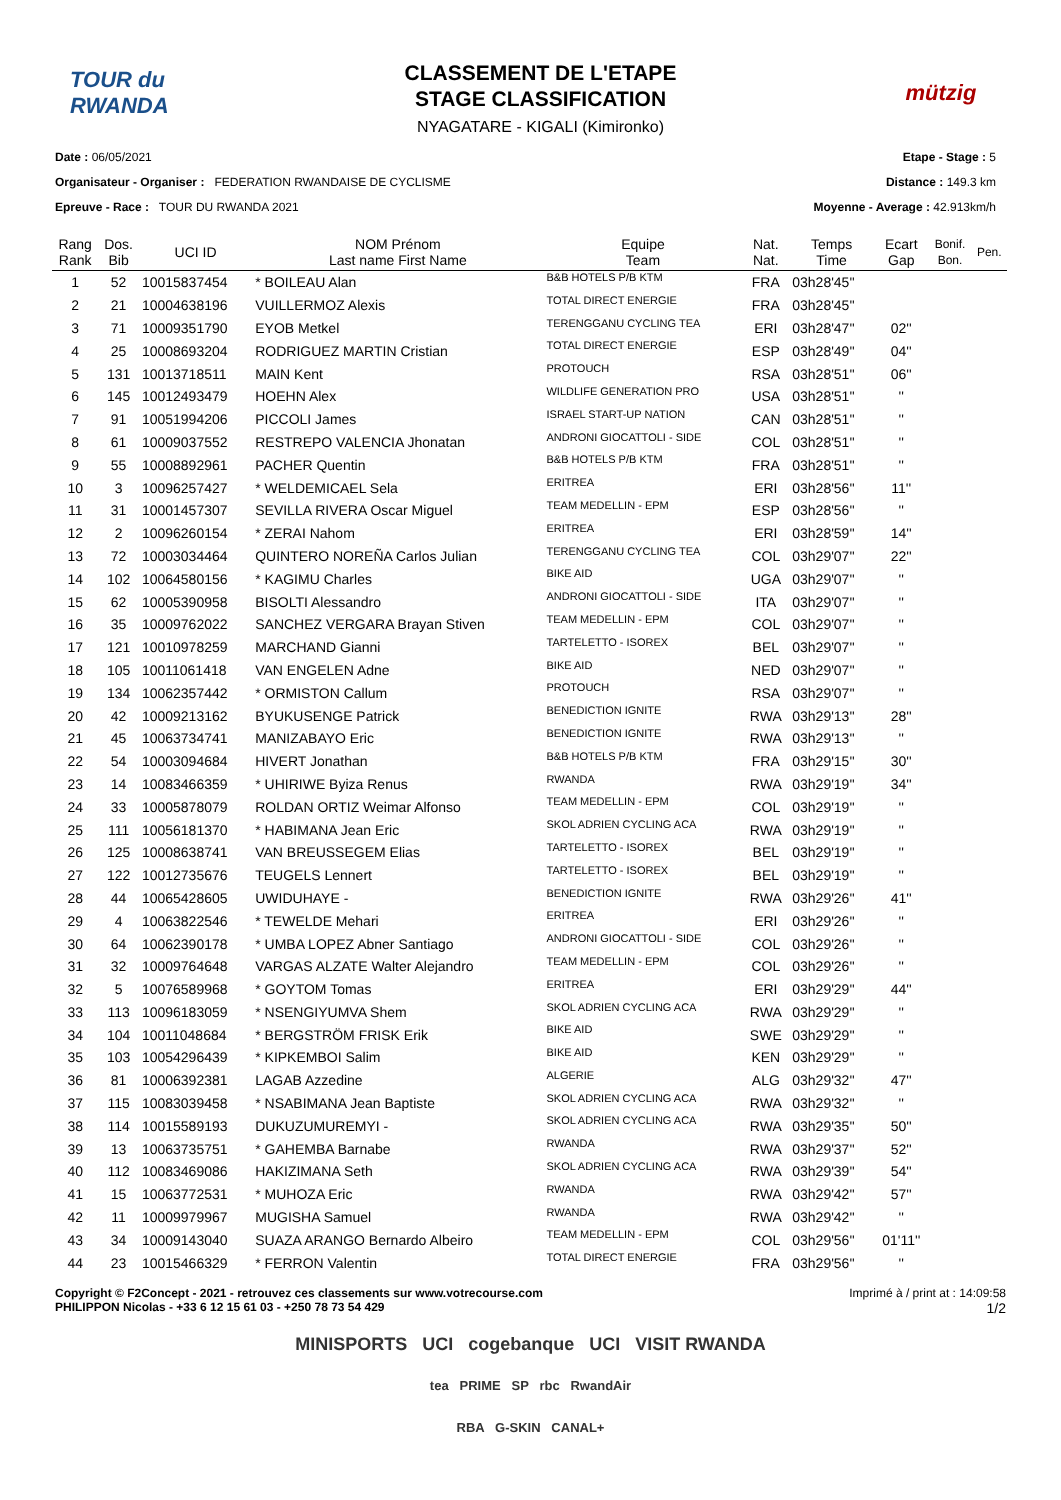TOUR du RWANDA
CLASSEMENT DE L'ETAPE
STAGE CLASSIFICATION
NYAGATARE - KIGALI (Kimironko)
mützig
Date : 06/05/2021
Organisateur - Organiser : FEDERATION RWANDAISE DE CYCLISME
Epreuve - Race : TOUR DU RWANDA 2021
Etape - Stage : 5
Distance : 149.3 km
Moyenne - Average : 42.913km/h
| Rang Rank | Dos. Bib | UCI ID | NOM Prénom Last name First Name | Equipe Team | Nat. Nat. | Temps Time | Ecart Gap | Bonif. Bon. | Pen. |
| --- | --- | --- | --- | --- | --- | --- | --- | --- | --- |
| 1 | 52 | 10015837454 | * BOILEAU Alan | B&B HOTELS P/B KTM | FRA | 03h28'45'' | | | |
| 2 | 21 | 10004638196 | VUILLERMOZ Alexis | TOTAL DIRECT ENERGIE | FRA | 03h28'45'' | | | |
| 3 | 71 | 10009351790 | EYOB Metkel | TERENGGANU CYCLING TEA | ERI | 03h28'47'' | 02'' | | |
| 4 | 25 | 10008693204 | RODRIGUEZ MARTIN Cristian | TOTAL DIRECT ENERGIE | ESP | 03h28'49'' | 04'' | | |
| 5 | 131 | 10013718511 | MAIN Kent | PROTOUCH | RSA | 03h28'51'' | 06'' | | |
| 6 | 145 | 10012493479 | HOEHN Alex | WILDLIFE GENERATION PRO | USA | 03h28'51'' | '' | | |
| 7 | 91 | 10051994206 | PICCOLI James | ISRAEL START-UP NATION | CAN | 03h28'51'' | '' | | |
| 8 | 61 | 10009037552 | RESTREPO VALENCIA Jhonatan | ANDRONI GIOCATTOLI - SIDE | COL | 03h28'51'' | '' | | |
| 9 | 55 | 10008892961 | PACHER Quentin | B&B HOTELS P/B KTM | FRA | 03h28'51'' | '' | | |
| 10 | 3 | 10096257427 | * WELDEMICAEL Sela | ERITREA | ERI | 03h28'56'' | 11'' | | |
| 11 | 31 | 10001457307 | SEVILLA RIVERA Oscar Miguel | TEAM MEDELLIN - EPM | ESP | 03h28'56'' | '' | | |
| 12 | 2 | 10096260154 | * ZERAI Nahom | ERITREA | ERI | 03h28'59'' | 14'' | | |
| 13 | 72 | 10003034464 | QUINTERO NOREÑA Carlos Julian | TERENGGANU CYCLING TEA | COL | 03h29'07'' | 22'' | | |
| 14 | 102 | 10064580156 | * KAGIMU Charles | BIKE AID | UGA | 03h29'07'' | '' | | |
| 15 | 62 | 10005390958 | BISOLTI Alessandro | ANDRONI GIOCATTOLI - SIDE | ITA | 03h29'07'' | '' | | |
| 16 | 35 | 10009762022 | SANCHEZ VERGARA Brayan Stiven | TEAM MEDELLIN - EPM | COL | 03h29'07'' | '' | | |
| 17 | 121 | 10010978259 | MARCHAND Gianni | TARTELETTO - ISOREX | BEL | 03h29'07'' | '' | | |
| 18 | 105 | 10011061418 | VAN ENGELEN Adne | BIKE AID | NED | 03h29'07'' | '' | | |
| 19 | 134 | 10062357442 | * ORMISTON Callum | PROTOUCH | RSA | 03h29'07'' | '' | | |
| 20 | 42 | 10009213162 | BYUKUSENGE Patrick | BENEDICTION IGNITE | RWA | 03h29'13'' | 28'' | | |
| 21 | 45 | 10063734741 | MANIZABAYO Eric | BENEDICTION IGNITE | RWA | 03h29'13'' | '' | | |
| 22 | 54 | 10003094684 | HIVERT Jonathan | B&B HOTELS P/B KTM | FRA | 03h29'15'' | 30'' | | |
| 23 | 14 | 10083466359 | * UHIRIWE Byiza Renus | RWANDA | RWA | 03h29'19'' | 34'' | | |
| 24 | 33 | 10005878079 | ROLDAN ORTIZ Weimar Alfonso | TEAM MEDELLIN - EPM | COL | 03h29'19'' | '' | | |
| 25 | 111 | 10056181370 | * HABIMANA Jean Eric | SKOL ADRIEN CYCLING ACA | RWA | 03h29'19'' | '' | | |
| 26 | 125 | 10008638741 | VAN BREUSSEGEM Elias | TARTELETTO - ISOREX | BEL | 03h29'19'' | '' | | |
| 27 | 122 | 10012735676 | TEUGELS Lennert | TARTELETTO - ISOREX | BEL | 03h29'19'' | '' | | |
| 28 | 44 | 10065428605 | UWIDUHAYE - | BENEDICTION IGNITE | RWA | 03h29'26'' | 41'' | | |
| 29 | 4 | 10063822546 | * TEWELDE Mehari | ERITREA | ERI | 03h29'26'' | '' | | |
| 30 | 64 | 10062390178 | * UMBA LOPEZ Abner Santiago | ANDRONI GIOCATTOLI - SIDE | COL | 03h29'26'' | '' | | |
| 31 | 32 | 10009764648 | VARGAS ALZATE Walter Alejandro | TEAM MEDELLIN - EPM | COL | 03h29'26'' | '' | | |
| 32 | 5 | 10076589968 | * GOYTOM Tomas | ERITREA | ERI | 03h29'29'' | 44'' | | |
| 33 | 113 | 10096183059 | * NSENGIYUMVA Shem | SKOL ADRIEN CYCLING ACA | RWA | 03h29'29'' | '' | | |
| 34 | 104 | 10011048684 | * BERGSTRÖM FRISK Erik | BIKE AID | SWE | 03h29'29'' | '' | | |
| 35 | 103 | 10054296439 | * KIPKEMBOI Salim | BIKE AID | KEN | 03h29'29'' | '' | | |
| 36 | 81 | 10006392381 | LAGAB Azzedine | ALGERIE | ALG | 03h29'32'' | 47'' | | |
| 37 | 115 | 10083039458 | * NSABIMANA Jean Baptiste | SKOL ADRIEN CYCLING ACA | RWA | 03h29'32'' | '' | | |
| 38 | 114 | 10015589193 | DUKUZUMUREMYI - | SKOL ADRIEN CYCLING ACA | RWA | 03h29'35'' | 50'' | | |
| 39 | 13 | 10063735751 | * GAHEMBA Barnabe | RWANDA | RWA | 03h29'37'' | 52'' | | |
| 40 | 112 | 10083469086 | HAKIZIMANA Seth | SKOL ADRIEN CYCLING ACA | RWA | 03h29'39'' | 54'' | | |
| 41 | 15 | 10063772531 | * MUHOZA Eric | RWANDA | RWA | 03h29'42'' | 57'' | | |
| 42 | 11 | 10009979967 | MUGISHA Samuel | RWANDA | RWA | 03h29'42'' | '' | | |
| 43 | 34 | 10009143040 | SUAZA ARANGO Bernardo Albeiro | TEAM MEDELLIN - EPM | COL | 03h29'56'' | 01'11'' | | |
| 44 | 23 | 10015466329 | * FERRON Valentin | TOTAL DIRECT ENERGIE | FRA | 03h29'56'' | '' | | |
Copyright © F2Concept - 2021 - retrouvez ces classements sur www.votrecourse.com
PHILIPPON Nicolas - +33 6 12 15 61 03 - +250 78 73 54 429
Imprimé à / print at : 14:09:58
1/2
MINISPORTS UCI cogebanque UCI VISIT RWANDA
tea PRIME SP rbc RwandAir
RBA G-SKIN CANAL+